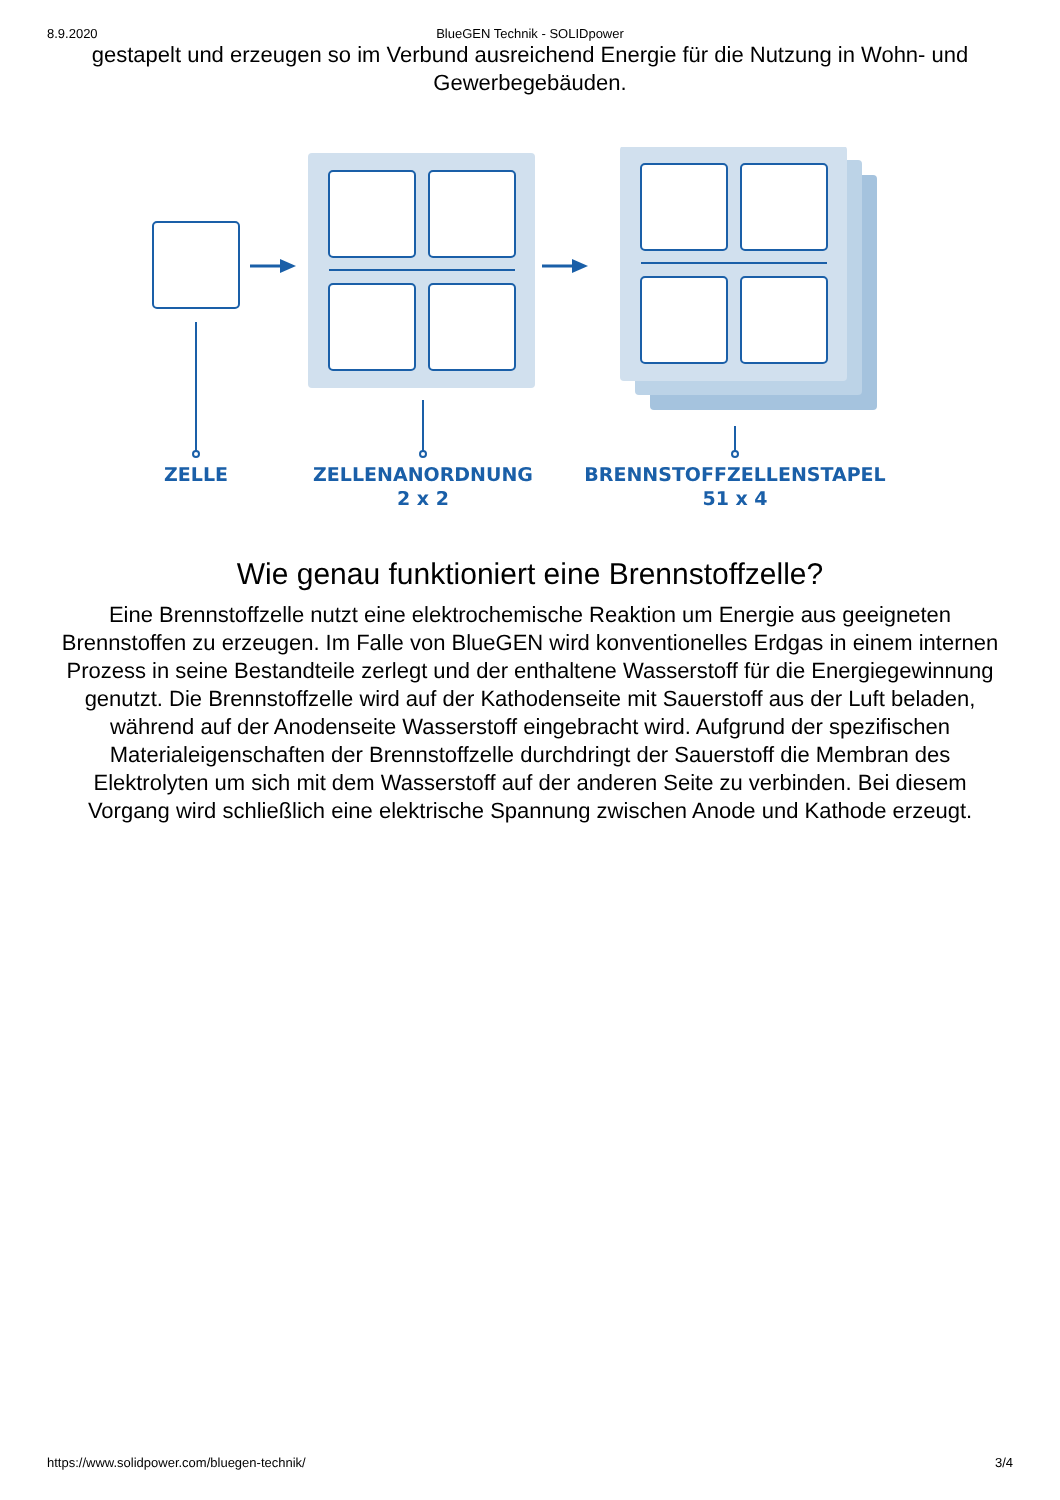8.9.2020 BlueGEN Technik - SOLIDpower
gestapelt und erzeugen so im Verbund ausreichend Energie für die Nutzung in Wohn- und Gewerbegebäuden.
ZELLE
ZELLENANORDNUNG
2 x 2
BRENNSTOFFZELLENSTAPEL
51 x 4
Wie genau funktioniert eine Brennstoffzelle?
Eine Brennstoffzelle nutzt eine elektrochemische Reaktion um Energie aus geeigneten Brennstoffen zu erzeugen. Im Falle von BlueGEN wird konventionelles Erdgas in einem internen Prozess in seine Bestandteile zerlegt und der enthaltene Wasserstoff für die Energiegewinnung genutzt. Die Brennstoffzelle wird auf der Kathodenseite mit Sauerstoff aus der Luft beladen, während auf der Anodenseite Wasserstoff eingebracht wird. Aufgrund der spezifischen Materialeigenschaften der Brennstoffzelle durchdringt der Sauerstoff die Membran des Elektrolyten um sich mit dem Wasserstoff auf der anderen Seite zu verbinden. Bei diesem Vorgang wird schließlich eine elektrische Spannung zwischen Anode und Kathode erzeugt.
https://www.solidpower.com/bluegen-technik/ 3/4